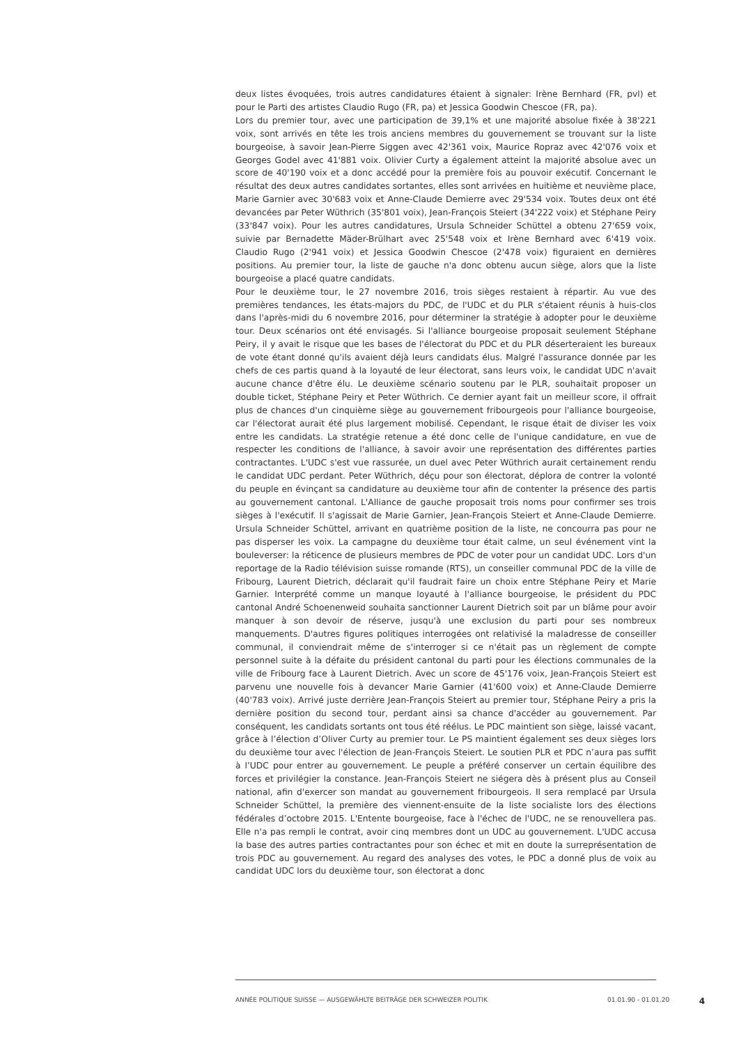deux listes évoquées, trois autres candidatures étaient à signaler: Irène Bernhard (FR, pvl) et pour le Parti des artistes Claudio Rugo (FR, pa) et Jessica Goodwin Chescoe (FR, pa).
Lors du premier tour, avec une participation de 39,1% et une majorité absolue fixée à 38'221 voix, sont arrivés en tête les trois anciens membres du gouvernement se trouvant sur la liste bourgeoise, à savoir Jean-Pierre Siggen avec 42'361 voix, Maurice Ropraz avec 42'076 voix et Georges Godel avec 41'881 voix. Olivier Curty a également atteint la majorité absolue avec un score de 40'190 voix et a donc accédé pour la première fois au pouvoir exécutif. Concernant le résultat des deux autres candidates sortantes, elles sont arrivées en huitième et neuvième place, Marie Garnier avec 30'683 voix et Anne-Claude Demierre avec 29'534 voix. Toutes deux ont été devancées par Peter Wüthrich (35'801 voix), Jean-François Steiert (34'222 voix) et Stéphane Peiry (33'847 voix). Pour les autres candidatures, Ursula Schneider Schüttel a obtenu 27'659 voix, suivie par Bernadette Mäder-Brülhart avec 25'548 voix et Irène Bernhard avec 6'419 voix. Claudio Rugo (2'941 voix) et Jessica Goodwin Chescoe (2'478 voix) figuraient en dernières positions. Au premier tour, la liste de gauche n'a donc obtenu aucun siège, alors que la liste bourgeoise a placé quatre candidats.
Pour le deuxième tour, le 27 novembre 2016, trois sièges restaient à répartir. Au vue des premières tendances, les états-majors du PDC, de l'UDC et du PLR s'étaient réunis à huis-clos dans l'après-midi du 6 novembre 2016, pour déterminer la stratégie à adopter pour le deuxième tour. Deux scénarios ont été envisagés. Si l'alliance bourgeoise proposait seulement Stéphane Peiry, il y avait le risque que les bases de l'électorat du PDC et du PLR déserteraient les bureaux de vote étant donné qu'ils avaient déjà leurs candidats élus. Malgré l'assurance donnée par les chefs de ces partis quand à la loyauté de leur électorat, sans leurs voix, le candidat UDC n'avait aucune chance d'être élu. Le deuxième scénario soutenu par le PLR, souhaitait proposer un double ticket, Stéphane Peiry et Peter Wüthrich. Ce dernier ayant fait un meilleur score, il offrait plus de chances d'un cinquième siège au gouvernement fribourgeois pour l'alliance bourgeoise, car l'électorat aurait été plus largement mobilisé. Cependant, le risque était de diviser les voix entre les candidats. La stratégie retenue a été donc celle de l'unique candidature, en vue de respecter les conditions de l'alliance, à savoir avoir une représentation des différentes parties contractantes. L'UDC s'est vue rassurée, un duel avec Peter Wüthrich aurait certainement rendu le candidat UDC perdant. Peter Wüthrich, déçu pour son électorat, déplora de contrer la volonté du peuple en évinçant sa candidature au deuxième tour afin de contenter la présence des partis au gouvernement cantonal. L'Alliance de gauche proposait trois noms pour confirmer ses trois sièges à l'exécutif. Il s'agissait de Marie Garnier, Jean-François Steiert et Anne-Claude Demierre. Ursula Schneider Schüttel, arrivant en quatrième position de la liste, ne concourra pas pour ne pas disperser les voix. La campagne du deuxième tour était calme, un seul événement vint la bouleverser: la réticence de plusieurs membres de PDC de voter pour un candidat UDC. Lors d'un reportage de la Radio télévision suisse romande (RTS), un conseiller communal PDC de la ville de Fribourg, Laurent Dietrich, déclarait qu'il faudrait faire un choix entre Stéphane Peiry et Marie Garnier. Interprété comme un manque loyauté à l'alliance bourgeoise, le président du PDC cantonal André Schoenenweid souhaita sanctionner Laurent Dietrich soit par un blâme pour avoir manquer à son devoir de réserve, jusqu'à une exclusion du parti pour ses nombreux manquements. D'autres figures politiques interrogées ont relativisé la maladresse de conseiller communal, il conviendrait même de s'interroger si ce n'était pas un règlement de compte personnel suite à la défaite du président cantonal du parti pour les élections communales de la ville de Fribourg face à Laurent Dietrich. Avec un score de 45'176 voix, Jean-François Steiert est parvenu une nouvelle fois à devancer Marie Garnier (41'600 voix) et Anne-Claude Demierre (40'783 voix). Arrivé juste derrière Jean-François Steiert au premier tour, Stéphane Peiry a pris la dernière position du second tour, perdant ainsi sa chance d'accéder au gouvernement. Par conséquent, les candidats sortants ont tous été réélus. Le PDC maintient son siège, laissé vacant, grâce à l’élection d’Oliver Curty au premier tour. Le PS maintient également ses deux sièges lors du deuxième tour avec l'élection de Jean-François Steiert. Le soutien PLR et PDC n’aura pas suffit à l’UDC pour entrer au gouvernement. Le peuple a préféré conserver un certain équilibre des forces et privilégier la constance. Jean-François Steiert ne siégera dès à présent plus au Conseil national, afin d'exercer son mandat au gouvernement fribourgeois. Il sera remplacé par Ursula Schneider Schüttel, la première des viennent-ensuite de la liste socialiste lors des élections fédérales d’octobre 2015. L'Entente bourgeoise, face à l'échec de l'UDC, ne se renouvellera pas. Elle n'a pas rempli le contrat, avoir cinq membres dont un UDC au gouvernement. L'UDC accusa la base des autres parties contractantes pour son échec et mit en doute la surreprésentation de trois PDC au gouvernement. Au regard des analyses des votes, le PDC a donné plus de voix au candidat UDC lors du deuxième tour, son électorat a donc
ANNÉE POLITIQUE SUISSE — AUSGEWÄHLTE BEITRÄGE DER SCHWEIZER POLITIK 01.01.90 - 01.01.20 4